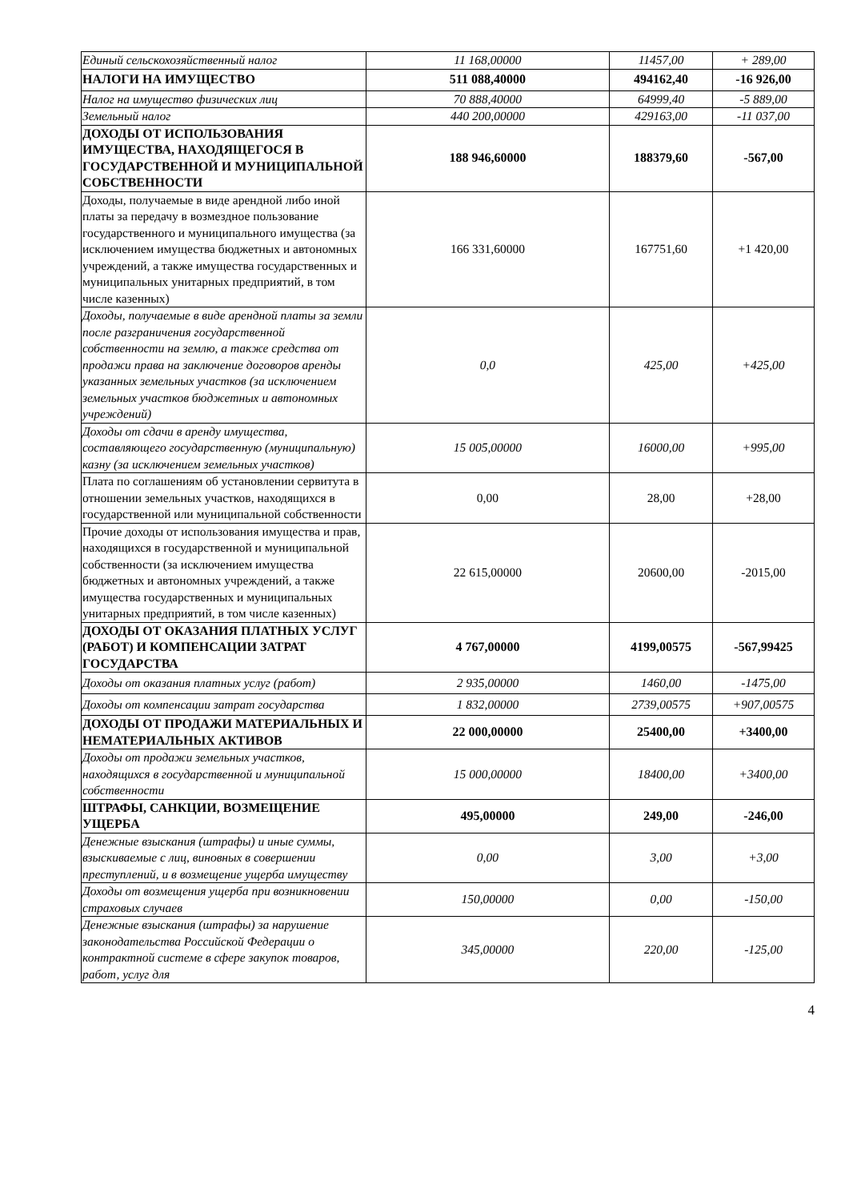| Единый сельскохозяйственный налог | 11 168,00000 | 11457,00 | + 289,00 |
| НАЛОГИ НА ИМУЩЕСТВО | 511 088,40000 | 494162,40 | -16 926,00 |
| Налог на имущество физических лиц | 70 888,40000 | 64999,40 | -5 889,00 |
| Земельный налог | 440 200,00000 | 429163,00 | -11 037,00 |
| ДОХОДЫ ОТ ИСПОЛЬЗОВАНИЯ ИМУЩЕСТВА, НАХОДЯЩЕГОСЯ В ГОСУДАРСТВЕННОЙ И МУНИЦИПАЛЬНОЙ СОБСТВЕННОСТИ | 188 946,60000 | 188379,60 | -567,00 |
| Доходы, получаемые в виде арендной либо иной платы за передачу в возмездное пользование государственного и муниципального имущества (за исключением имущества бюджетных и автономных учреждений, а также имущества государственных и муниципальных унитарных предприятий, в том числе казенных) | 166 331,60000 | 167751,60 | +1 420,00 |
| Доходы, получаемые в виде арендной платы за земли после разграничения государственной собственности на землю, а также средства от продажи права на заключение договоров аренды указанных земельных участков (за исключением земельных участков бюджетных и автономных учреждений) | 0,0 | 425,00 | +425,00 |
| Доходы от сдачи в аренду имущества, составляющего государственную (муниципальную) казну (за исключением земельных участков) | 15 005,00000 | 16000,00 | +995,00 |
| Плата по соглашениям об установлении сервитута в отношении земельных участков, находящихся в государственной или муниципальной собственности | 0,00 | 28,00 | +28,00 |
| Прочие доходы от использования имущества и прав, находящихся в государственной и муниципальной собственности (за исключением имущества бюджетных и автономных учреждений, а также имущества государственных и муниципальных унитарных предприятий, в том числе казенных) | 22 615,00000 | 20600,00 | -2015,00 |
| ДОХОДЫ ОТ ОКАЗАНИЯ ПЛАТНЫХ УСЛУГ (РАБОТ) И КОМПЕНСАЦИИ ЗАТРАТ ГОСУДАРСТВА | 4 767,00000 | 4199,00575 | -567,99425 |
| Доходы от оказания платных услуг (работ) | 2 935,00000 | 1460,00 | -1475,00 |
| Доходы от компенсации затрат государства | 1 832,00000 | 2739,00575 | +907,00575 |
| ДОХОДЫ ОТ ПРОДАЖИ МАТЕРИАЛЬНЫХ И НЕМАТЕРИАЛЬНЫХ АКТИВОВ | 22 000,00000 | 25400,00 | +3400,00 |
| Доходы от продажи земельных участков, находящихся в государственной и муниципальной собственности | 15 000,00000 | 18400,00 | +3400,00 |
| ШТРАФЫ, САНКЦИИ, ВОЗМЕЩЕНИЕ УЩЕРБА | 495,00000 | 249,00 | -246,00 |
| Денежные взыскания (штрафы) и иные суммы, взыскиваемые с лиц, виновных в совершении преступлений, и в возмещение ущерба имуществу | 0,00 | 3,00 | +3,00 |
| Доходы от возмещения ущерба при возникновении страховых случаев | 150,00000 | 0,00 | -150,00 |
| Денежные взыскания (штрафы) за нарушение законодательства Российской Федерации о контрактной системе в сфере закупок товаров, работ, услуг для | 345,00000 | 220,00 | -125,00 |
4